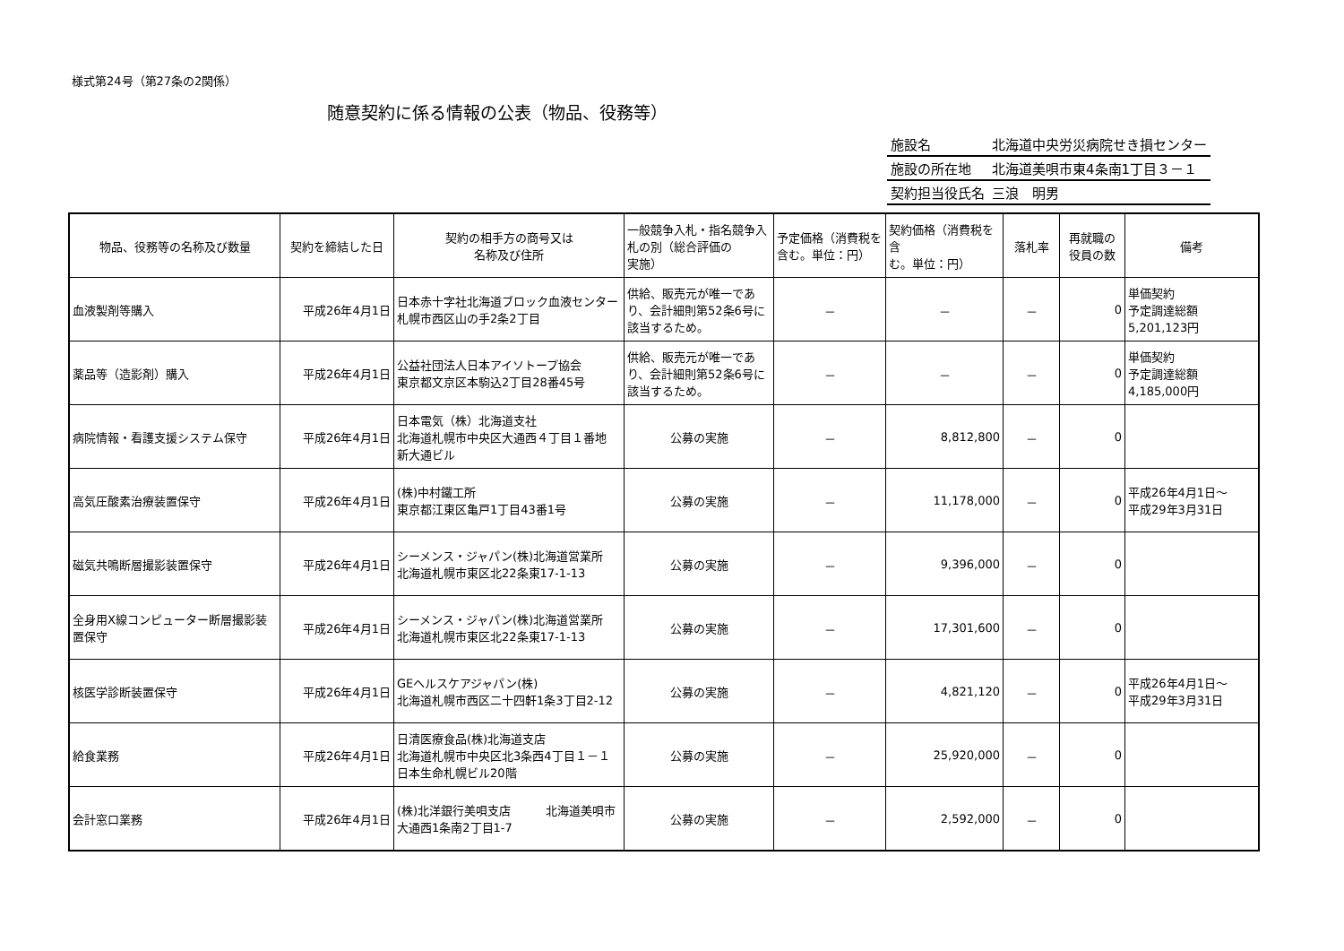様式第24号（第27条の2関係）
随意契約に係る情報の公表（物品、役務等）
| 施設名 | 北海道中央労災病院せき損センター |
| 施設の所在地 | 北海道美唄市東4条南1丁目３－１ |
| 契約担当役氏名 | 三浪 明男 |
| 物品、役務等の名称及び数量 | 契約を締結した日 | 契約の相手方の商号又は 名称及び住所 | 一般競争入札・指名競争入札の別（総合評価の 実施） | 予定価格（消費税を含む。単位：円） | 契約価格（消費税を含 む。単位：円） | 落札率 | 再就職の 役員の数 | 備考 |
| --- | --- | --- | --- | --- | --- | --- | --- | --- |
| 血液製剤等購入 | 平成26年4月1日 | 日本赤十字社北海道ブロック血液センター 札幌市西区山の手2条2丁目 | 供給、販売元が唯一であり、会計細則第52条6号に該当するため。 | － | － | － | 0 | 単価契約 予定調達総額 5,201,123円 |
| 薬品等（造影剤）購入 | 平成26年4月1日 | 公益社団法人日本アイソトープ協会 東京都文京区本駒込2丁目28番45号 | 供給、販売元が唯一であり、会計細則第52条6号に該当するため。 | － | － | － | 0 | 単価契約 予定調達総額 4,185,000円 |
| 病院情報・看護支援システム保守 | 平成26年4月1日 | 日本電気（株）北海道支社 北海道札幌市中央区大通西４丁目１番地 新大通ビル | 公募の実施 | － | 8,812,800 | － | 0 | |
| 高気圧酸素治療装置保守 | 平成26年4月1日 | (株)中村鐵工所 東京都江東区亀戸1丁目43番1号 | 公募の実施 | － | 11,178,000 | － | 0 | 平成26年4月1日～ 平成29年3月31日 |
| 磁気共鳴断層撮影装置保守 | 平成26年4月1日 | シーメンス・ジャパン(株)北海道営業所 北海道札幌市東区北22条東17-1-13 | 公募の実施 | － | 9,396,000 | － | 0 | |
| 全身用X線コンピューター断層撮影装置保守 | 平成26年4月1日 | シーメンス・ジャパン(株)北海道営業所 北海道札幌市東区北22条東17-1-13 | 公募の実施 | － | 17,301,600 | － | 0 | |
| 核医学診断装置保守 | 平成26年4月1日 | GEヘルスケアジャパン(株) 北海道札幌市西区二十四軒1条3丁目2-12 | 公募の実施 | － | 4,821,120 | － | 0 | 平成26年4月1日～ 平成29年3月31日 |
| 給食業務 | 平成26年4月1日 | 日清医療食品(株)北海道支店 北海道札幌市中央区北3条西4丁目１－１日本生命札幌ビル20階 | 公募の実施 | － | 25,920,000 | － | 0 | |
| 会計窓口業務 | 平成26年4月1日 | (株)北洋銀行美唄支店 北海道美唄市大通西1条南2丁目1-7 | 公募の実施 | － | 2,592,000 | － | 0 | |